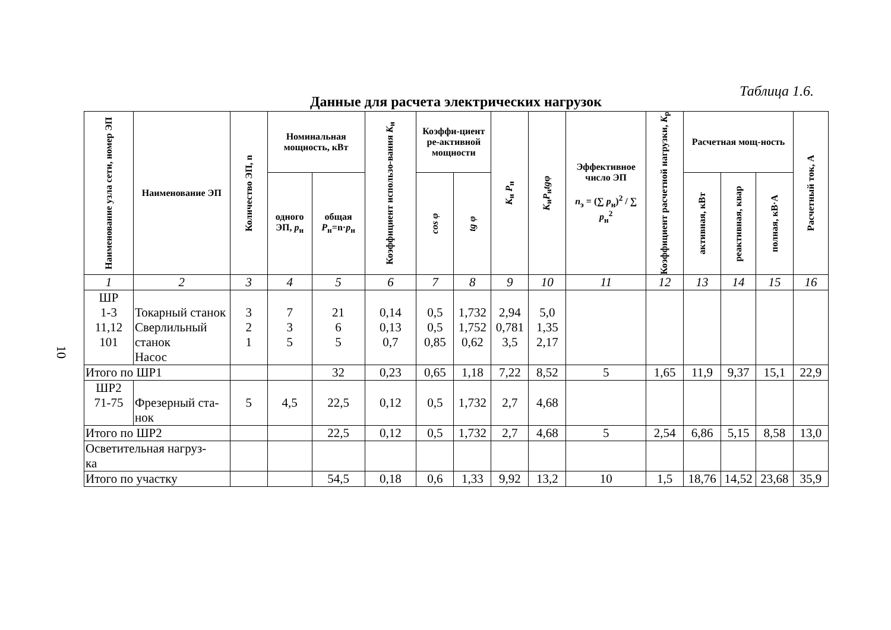10
Таблица 1.6.
Данные для расчета электрических нагрузок
| Наименование узла сети, номер ЭП | Наименование ЭП | Количество ЭП, n | Номинальная мощность, кВт | | Коэффициент использо-вания К<sub>и</sub> | Коэффи-циент ре-активной мощности | | К<sub>и</sub> Р<sub>н</sub> | К<sub>и</sub> Р<sub>н</sub> tg φ | Эффективное число ЭП n<sub>э</sub> = (∑ p<sub>н</sub>)<sup>2</sup> / ∑ p<sub>н</sub><sup>2</sup> | Коэффициент расчетной нагрузки, К<sub>р</sub> | Расчетная мощ-ность | | | Расчетный ток, А |
| --- | --- | --- | --- | --- | --- | --- | --- | --- | --- | --- | --- | --- | --- | --- | --- |
| | | | одного ЭП, p<sub>н</sub> | общая P<sub>н</sub>=n· p<sub>н</sub> | | cos φ | tg φ | | | | | активная, кВт | реактивная, квар | полная, кВ·А | |
| 1 | 2 | 3 | 4 | 5 | 6 | 7 | 8 | 9 | 10 | 11 | 12 | 13 | 14 | 15 | 16 |
| ШР 1-3 11,12 101 | Токарный станок Сверлильный станок Насос | 3 2 1 | 7 3 5 | 21 6 5 | 0,14 0,13 0,7 | 0,5 0,5 0,85 | 1,732 1,752 0,62 | 2,94 0,781 3,5 | 5,0 1,35 2,17 | | | | | | |
| Итого по ШР1 | | | | 32 | 0,23 | 0,65 | 1,18 | 7,22 | 8,52 | 5 | 1,65 | 11,9 | 9,37 | 15,1 | 22,9 |
| ШР2 71-75 | Фрезерный ста- нок | 5 | 4,5 | 22,5 | 0,12 | 0,5 | 1,732 | 2,7 | 4,68 | | | | | | |
| Итого по ШР2 | | | | 22,5 | 0,12 | 0,5 | 1,732 | 2,7 | 4,68 | 5 | 2,54 | 6,86 | 5,15 | 8,58 | 13,0 |
| Осветительная нагруз- ка | | | | | | | | | | | | | | | |
| Итого по участку | | | | 54,5 | 0,18 | 0,6 | 1,33 | 9,92 | 13,2 | 10 | 1,5 | 18,76 | 14,52 | 23,68 | 35,9 |